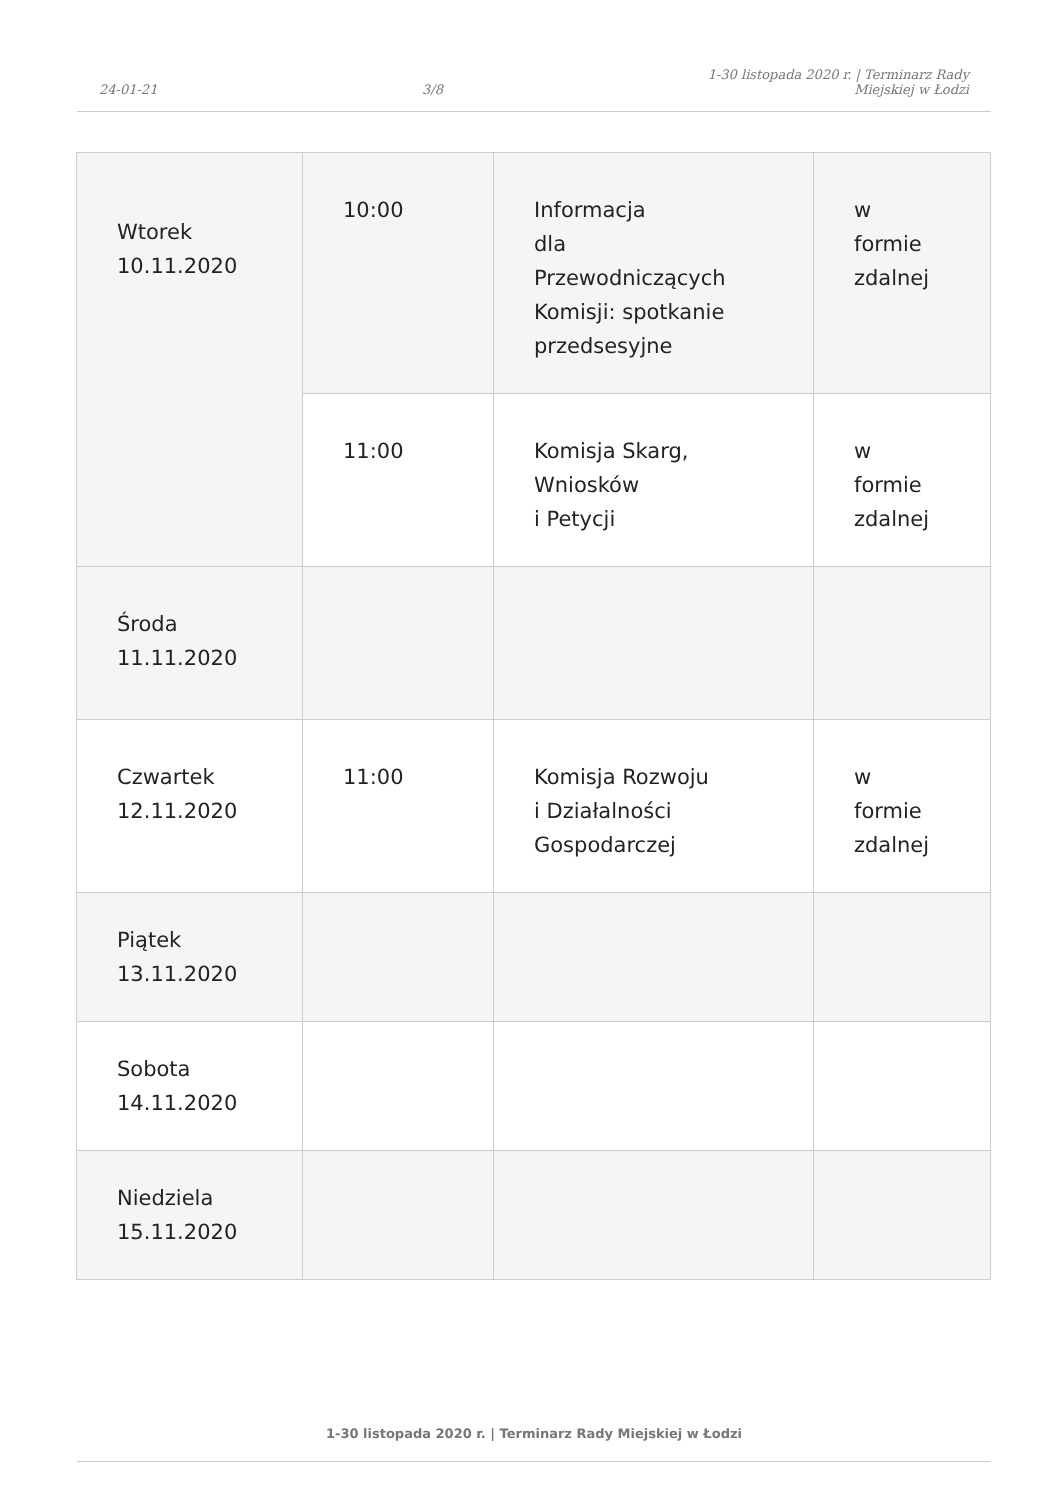24-01-21
3/8
1-30 listopada 2020 r. | Terminarz Rady
Miejskiej w Łodzi
| Wtorek 10.11.2020 | 10:00 | Informacja dla Przewodniczących Komisji: spotkanie przedsesyjne | w formie zdalnej |
| | 11:00 | Komisja Skarg, Wniosków i Petycji | w formie zdalnej |
| Środa 11.11.2020 | | | |
| Czwartek 12.11.2020 | 11:00 | Komisja Rozwoju i Działalności Gospodarczej | w formie zdalnej |
| Piątek 13.11.2020 | | | |
| Sobota 14.11.2020 | | | |
| Niedziela 15.11.2020 | | | |
1-30 listopada 2020 r. | Terminarz Rady Miejskiej w Łodzi